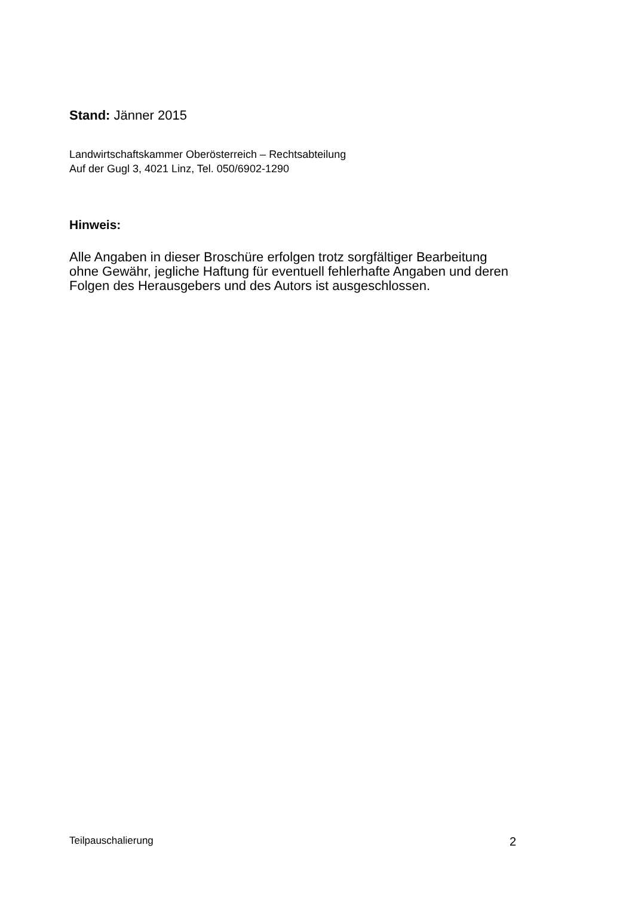Stand: Jänner 2015
Landwirtschaftskammer Oberösterreich – Rechtsabteilung
Auf der Gugl 3, 4021 Linz, Tel. 050/6902-1290
Hinweis:
Alle Angaben in dieser Broschüre erfolgen trotz sorgfältiger Bearbeitung ohne Gewähr, jegliche Haftung für eventuell fehlerhafte Angaben und deren Folgen des Herausgebers und des Autors ist ausgeschlossen.
Teilpauschalierung 2